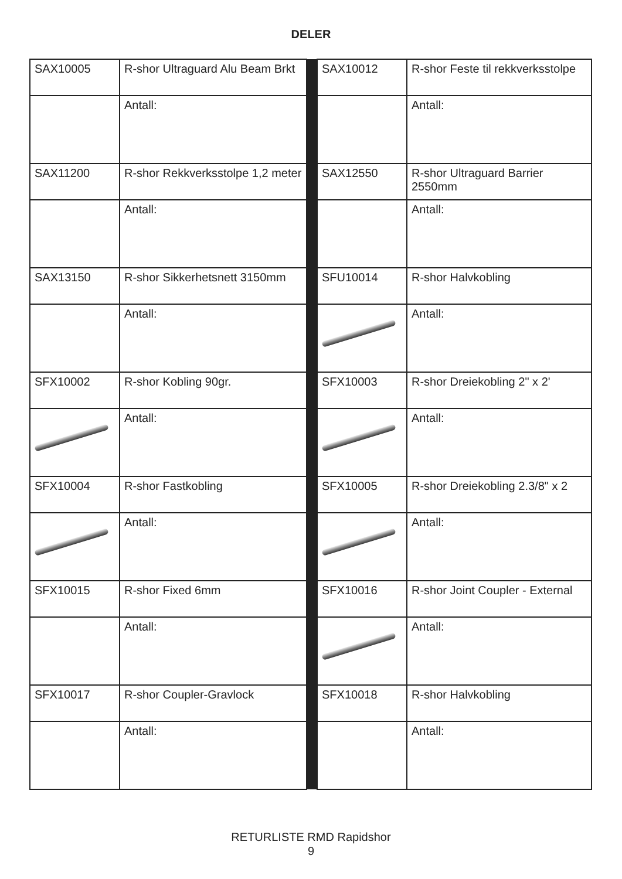DELER
| SAX10005 | R-shor Ultraguard Alu Beam Brkt | | SAX10012 | R-shor Feste til rekkverksstolpe |
| | Antall: | | | Antall: |
| SAX11200 | R-shor Rekkverksstolpe 1,2 meter | | SAX12550 | R-shor Ultraguard Barrier 2550mm |
| | Antall: | | | Antall: |
| SAX13150 | R-shor Sikkerhetsnett 3150mm | | SFU10014 | R-shor Halvkobling |
| | Antall: | | | Antall: |
| SFX10002 | R-shor Kobling 90gr. | | SFX10003 | R-shor Dreiekobling 2" x 2' |
| | Antall: | | | Antall: |
| SFX10004 | R-shor Fastkobling | | SFX10005 | R-shor Dreiekobling 2.3/8" x 2 |
| | Antall: | | | Antall: |
| SFX10015 | R-shor Fixed 6mm | | SFX10016 | R-shor Joint Coupler - External |
| | Antall: | | | Antall: |
| SFX10017 | R-shor Coupler-Gravlock | | SFX10018 | R-shor Halvkobling |
| | Antall: | | | Antall: |
RETURLISTE RMD Rapidshor
9